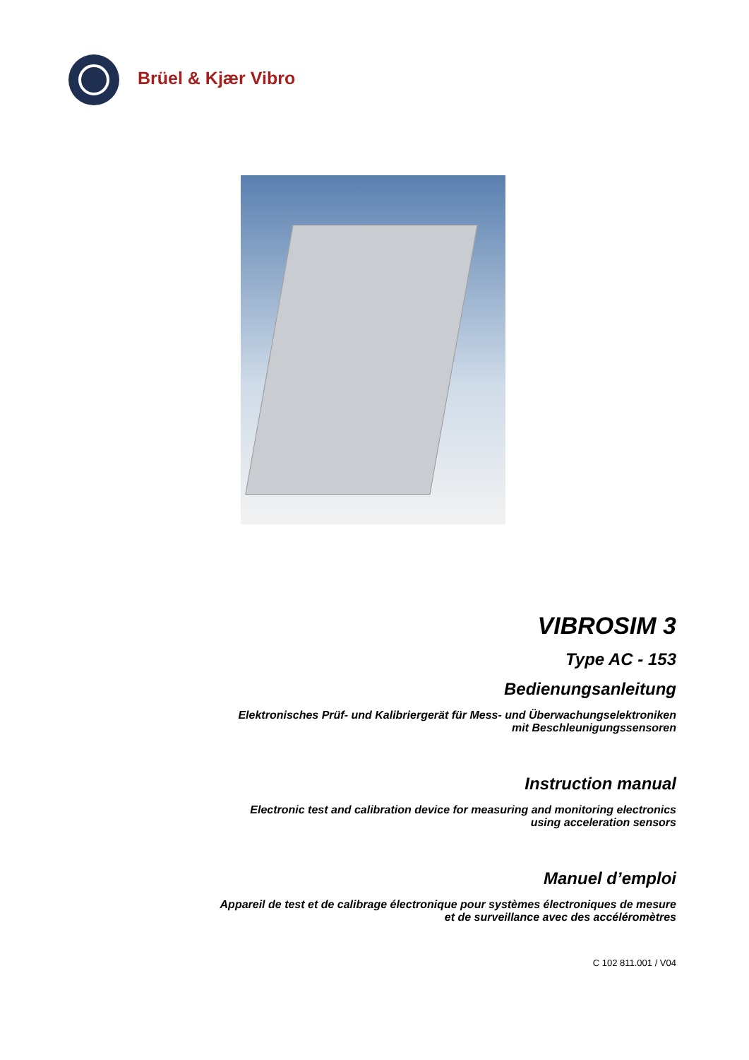Brüel & Kjær Vibro
VIBROSIM 3
Type AC - 153
Bedienungsanleitung
Elektronisches Prüf- und Kalibriergerät für Mess- und Überwachungselektroniken
mit Beschleunigungssensoren
Instruction manual
Electronic test and calibration device for measuring and monitoring electronics
using acceleration sensors
Manuel d’emploi
Appareil de test et de calibrage électronique pour systèmes électroniques de mesure
et de surveillance avec des accéléromètres
C 102 811.001 / V04